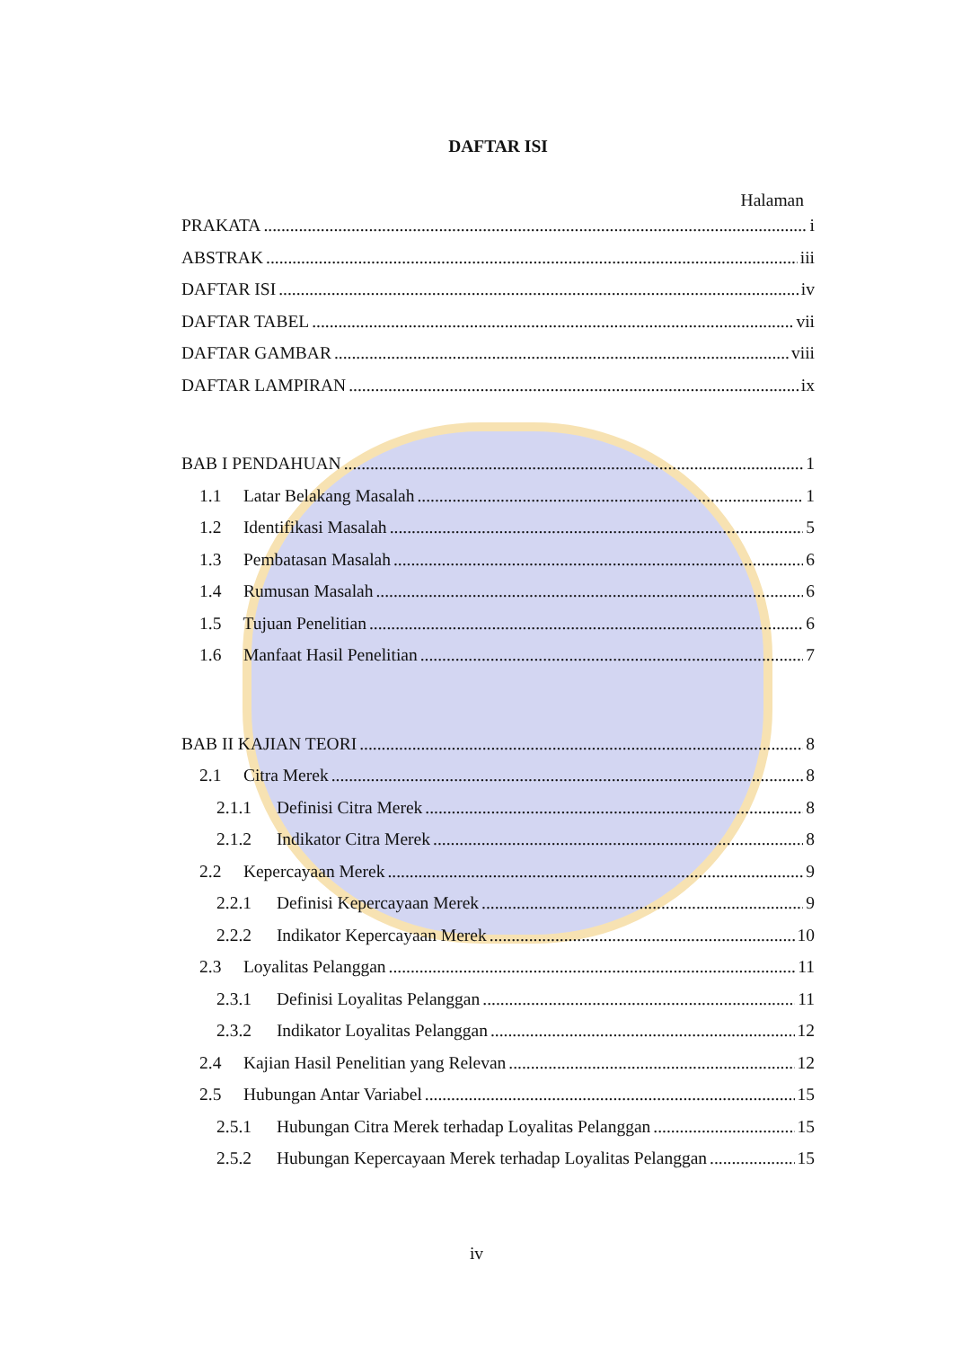DAFTAR ISI
Halaman
PRAKATA i
ABSTRAK iii
DAFTAR ISI iv
DAFTAR TABEL vii
DAFTAR GAMBAR viii
DAFTAR LAMPIRAN ix
BAB I PENDAHUAN 1
1.1 Latar Belakang Masalah 1
1.2 Identifikasi Masalah 5
1.3 Pembatasan Masalah 6
1.4 Rumusan Masalah 6
1.5 Tujuan Penelitian 6
1.6 Manfaat Hasil Penelitian 7
BAB II KAJIAN TEORI 8
2.1 Citra Merek 8
2.1.1 Definisi Citra Merek 8
2.1.2 Indikator Citra Merek 8
2.2 Kepercayaan Merek 9
2.2.1 Definisi Kepercayaan Merek 9
2.2.2 Indikator Kepercayaan Merek 10
2.3 Loyalitas Pelanggan 11
2.3.1 Definisi Loyalitas Pelanggan 11
2.3.2 Indikator Loyalitas Pelanggan 12
2.4 Kajian Hasil Penelitian yang Relevan 12
2.5 Hubungan Antar Variabel 15
2.5.1 Hubungan Citra Merek terhadap Loyalitas Pelanggan 15
2.5.2 Hubungan Kepercayaan Merek terhadap Loyalitas Pelanggan 15
iv